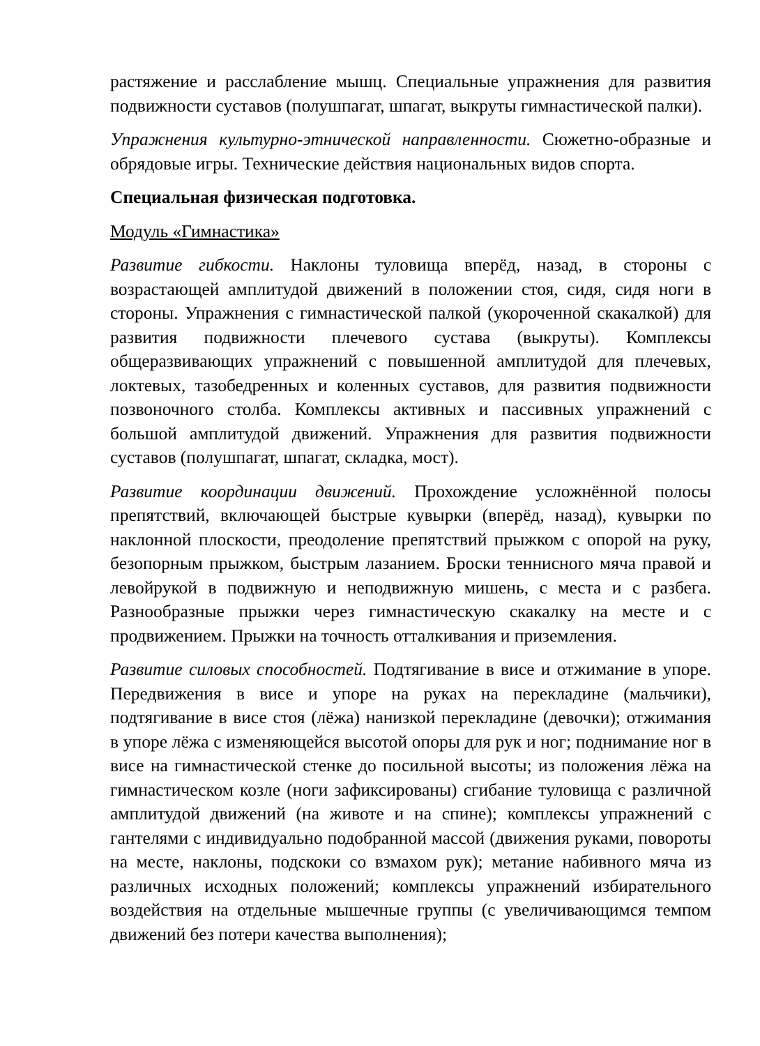растяжение и расслабление мышц. Специальные упражнения для развития подвижности суставов (полушпагат, шпагат, выкруты гимнастической палки).
Упражнения культурно-этнической направленности. Сюжетно-образные и обрядовые игры. Технические действия национальных видов спорта.
Специальная физическая подготовка.
Модуль «Гимнастика»
Развитие гибкости. Наклоны туловища вперёд, назад, в стороны с возрастающей амплитудой движений в положении стоя, сидя, сидя ноги в стороны. Упражнения с гимнастической палкой (укороченной скакалкой) для развития подвижности плечевого сустава (выкруты). Комплексы общеразвивающих упражнений с повышенной амплитудой для плечевых, локтевых, тазобедренных и коленных суставов, для развития подвижности позвоночного столба. Комплексы активных и пассивных упражнений с большой амплитудой движений. Упражнения для развития подвижности суставов (полушпагат, шпагат, складка, мост).
Развитие координации движений. Прохождение усложнённой полосы препятствий, включающей быстрые кувырки (вперёд, назад), кувырки по наклонной плоскости, преодоление препятствий прыжком с опорой на руку, безопорным прыжком, быстрым лазанием. Броски теннисного мяча правой и левойрукой в подвижную и неподвижную мишень, с места и с разбега. Разнообразные прыжки через гимнастическую скакалку на месте и с продвижением. Прыжки на точность отталкивания и приземления.
Развитие силовых способностей. Подтягивание в висе и отжимание в упоре. Передвижения в висе и упоре на руках на перекладине (мальчики), подтягивание в висе стоя (лёжа) нанизкой перекладине (девочки); отжимания в упоре лёжа с изменяющейся высотой опоры для рук и ног; поднимание ног в висе на гимнастической стенке до посильной высоты; из положения лёжа на гимнастическом козле (ноги зафиксированы) сгибание туловища с различной амплитудой движений (на животе и на спине); комплексы упражнений с гантелями с индивидуально подобранной массой (движения руками, повороты на месте, наклоны, подскоки со взмахом рук); метание набивного мяча из различных исходных положений; комплексы упражнений избирательного воздействия на отдельные мышечные группы (с увеличивающимся темпом движений без потери качества выполнения);